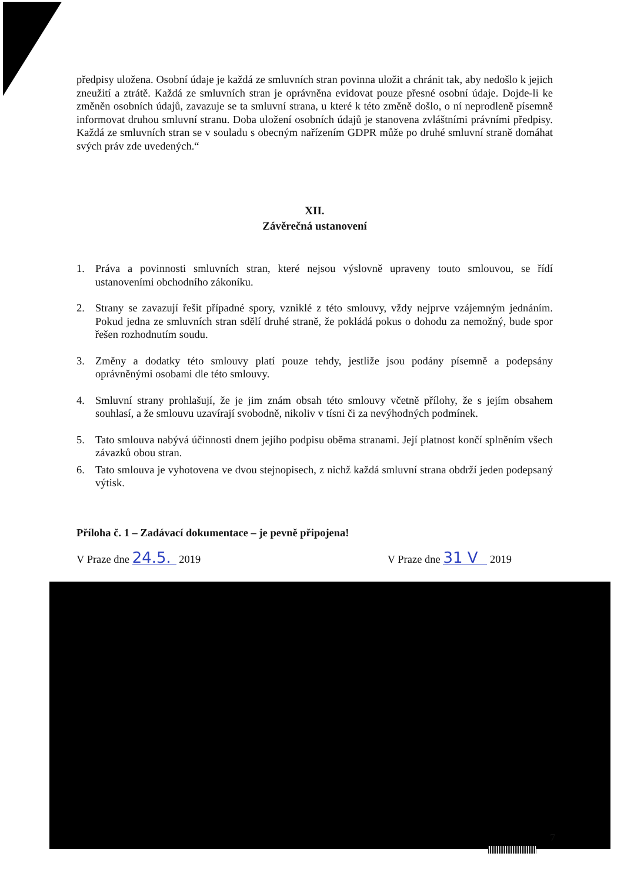předpisy uložena. Osobní údaje je každá ze smluvních stran povinna uložit a chránit tak, aby nedošlo k jejich zneužití a ztrátě. Každá ze smluvních stran je oprávněna evidovat pouze přesné osobní údaje. Dojde-li ke změněn osobních údajů, zavazuje se ta smluvní strana, u které k této změně došlo, o ní neprodleně písemně informovat druhou smluvní stranu. Doba uložení osobních údajů je stanovena zvláštními právními předpisy. Každá ze smluvních stran se v souladu s obecným nařízením GDPR může po druhé smluvní straně domáhat svých práv zde uvedených.“
XII.
Závěrečná ustanovení
1. Práva a povinnosti smluvních stran, které nejsou výslovně upraveny touto smlouvou, se řídí ustanoveními obchodního zákoníku.
2. Strany se zavazují řešit případné spory, vzniklé z této smlouvy, vždy nejprve vzájemným jednáním. Pokud jedna ze smluvních stran sdělí druhé straně, že pokládá pokus o dohodu za nemožný, bude spor řešen rozhodnutím soudu.
3. Změny a dodatky této smlouvy platí pouze tehdy, jestliže jsou podány písemně a podepsány oprávněnými osobami dle této smlouvy.
4. Smluvní strany prohlašují, že je jim znám obsah této smlouvy včetně přílohy, že s jejím obsahem souhlasí, a že smlouvu uzavírají svobodně, nikoliv v tísni či za nevýhodných podmínek.
5. Tato smlouva nabývá účinnosti dnem jejího podpisu oběma stranami. Její platnost končí splněním všech závazků obou stran.
6. Tato smlouva je vyhotovena ve dvou stejnopisech, z nichž každá smluvní strana obdrží jeden podepsaný výtisk.
Příloha č. 1 – Zadávací dokumentace – je pevně připojena!
V Praze dne 24.5. 2019 V Praze dne 31 V 2019
7